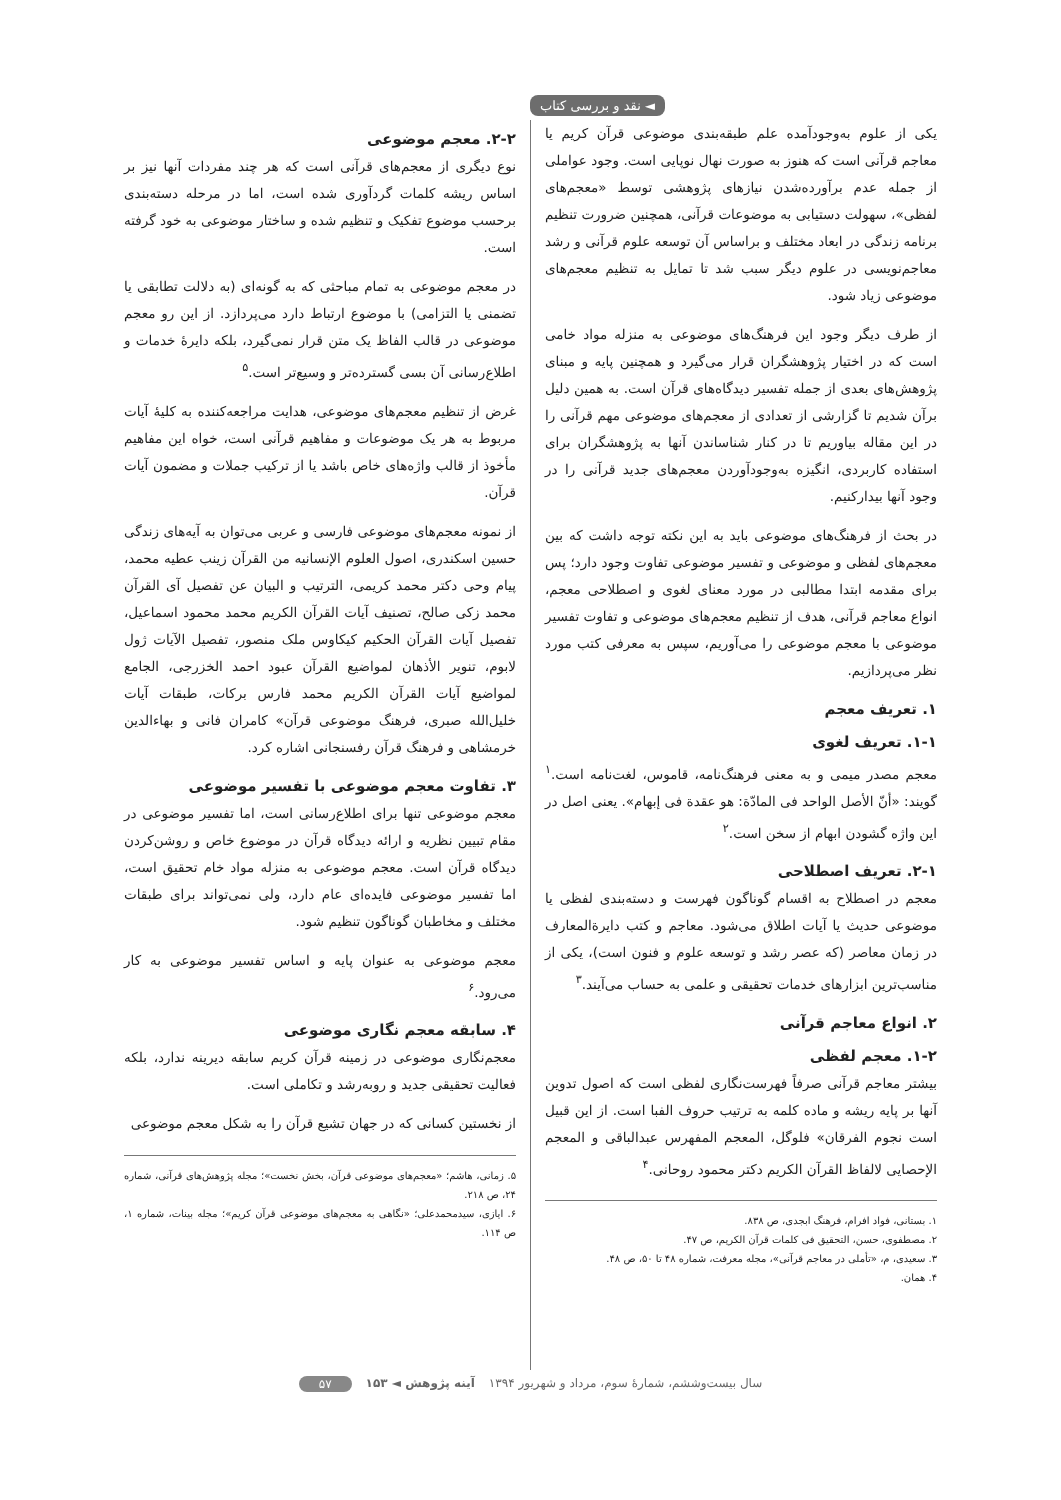◄ نقد و بررسی کتاب
یکی از علوم به‌وجودآمده علم طبقه‌بندی موضوعی قرآن کریم یا معاجم قرآنی است که هنوز به صورت نهال نوپایی است. وجود عواملی از جمله عدم برآورده‌شدن نیازهای پژوهشی توسط «معجم‌های لفظی»، سهولت دستیابی به موضوعات قرآنی، همچنین ضرورت تنظیم برنامه زندگی در ابعاد مختلف و براساس آن توسعه علوم قرآنی و رشد معاجم‌نویسی در علوم دیگر سبب شد تا تمایل به تنظیم معجم‌های موضوعی زیاد شود.
از طرف دیگر وجود این فرهنگ‌های موضوعی به منزله مواد خامی است که در اختیار پژوهشگران قرار می‌گیرد و همچنین پایه و مبنای پژوهش‌های بعدی از جمله تفسیر دیدگاه‌های قرآن است. به همین دلیل برآن شدیم تا گزارشی از تعدادی از معجم‌های موضوعی مهم قرآنی را در این مقاله بیاوریم تا در کنار شناساندن آنها به پژوهشگران برای استفاده کاربردی، انگیزه به‌وجودآوردن معجم‌های جدید قرآنی را در وجود آنها بیدارکنیم.
در بحث از فرهنگ‌های موضوعی باید به این نکته توجه داشت که بین معجم‌های لفظی و موضوعی و تفسیر موضوعی تفاوت وجود دارد؛ پس برای مقدمه ابتدا مطالبی در مورد معنای لغوی و اصطلاحی معجم، انواع معاجم قرآنی، هدف از تنظیم معجم‌های موضوعی و تفاوت تفسیر موضوعی با معجم موضوعی را می‌آوریم، سپس به معرفی کتب مورد نظر می‌پردازیم.
۱. تعریف معجم
۱-۱. تعریف لغوی
معجم مصدر میمی و به معنی فرهنگ‌نامه، قاموس، لغت‌نامه است.<sup>۱</sup> گویند: «أنّ الأصل الواحد فی المادّة: هو عقدة فی إبهام». یعنی اصل در این واژه گشودن ابهام از سخن است.<sup>۲</sup>
۲-۱. تعریف اصطلاحی
معجم در اصطلاح به اقسام گوناگون فهرست و دسته‌بندی لفظی یا موضوعی حدیث یا آیات اطلاق می‌شود. معاجم و کتب دایرة‌المعارف در زمان معاصر (که عصر رشد و توسعه علوم و فنون است)، یکی از مناسب‌ترین ابزارهای خدمات تحقیقی و علمی به حساب می‌آیند.<sup>۳</sup>
۲. انواع معاجم قرآنی
۱-۲. معجم لفظی
بیشتر معاجم قرآنی صرفاً فهرست‌نگاری لفظی است که اصول تدوین آنها بر پایه ریشه و ماده کلمه به ترتیب حروف الفبا است. از این قبیل است نجوم الفرقان» فلوگل، المعجم المفهرس عبدالباقی و المعجم الإحصایی لالفاظ القرآن الکریم دکتر محمود روحانی.<sup>۴</sup>
۱. بستانی، فواد افرام، فرهنگ ابجدی، ص ۸۳۸.
۲. مصطفوی، حسن، التحقیق فی کلمات قرآن الکریم، ص ۴۷.
۳. سعیدی، م، «تأملی در معاجم قرآنی»، مجله معرفت، شماره ۴۸ تا ۵۰، ص ۴۸.
۴. همان.
۲-۲. معجم موضوعی
نوع دیگری از معجم‌های قرآنی است که هر چند مفردات آنها نیز بر اساس ریشه کلمات گردآوری شده است، اما در مرحله دسته‌بندی برحسب موضوع تفکیک و تنظیم شده و ساختار موضوعی به خود گرفته است.
در معجم موضوعی به تمام مباحثی که به گونه‌ای (به دلالت تطابقی یا تضمنی یا التزامی) با موضوع ارتباط دارد می‌پردازد. از این رو معجم موضوعی در قالب الفاظ یک متن قرار نمی‌گیرد، بلکه دایرهٔ خدمات و اطلاع‌رسانی آن بسی گسترده‌تر و وسیع‌تر است.<sup>۵</sup>
غرض از تنظیم معجم‌های موضوعی، هدایت مراجعه‌کننده به کلیهٔ آیات مربوط به هر یک موضوعات و مفاهیم قرآنی است، خواه این مفاهیم مأخوذ از قالب واژه‌های خاص باشد یا از ترکیب جملات و مضمون آیات قرآن.
از نمونه معجم‌های موضوعی فارسی و عربی می‌توان به آیه‌های زندگی حسین اسکندری، اصول العلوم الإنسانیه من القرآن زینب عطیه محمد، پیام وحی دکتر محمد کریمی، الترتیب و البیان عن تفصیل آی القرآن محمد زکی صالح، تصنیف آیات القرآن الکریم محمد محمود اسماعیل، تفصیل آیات القرآن الحکیم کیکاوس ملک منصور، تفصیل الآیات ژول لابوم، تنویر الأذهان لمواضیع القرآن عبود احمد الخزرجی، الجامع لمواضیع آیات القرآن الکریم محمد فارس برکات، طبقات آیات خلیل‌الله صبری، فرهنگ موضوعی قرآن» کامران فانی و بهاءالدین خرمشاهی و فرهنگ قرآن رفسنجانی اشاره کرد.
۳. تفاوت معجم موضوعی با تفسیر موضوعی
معجم موضوعی تنها برای اطلاع‌رسانی است، اما تفسیر موضوعی در مقام تبیین نظریه و ارائه دیدگاه قرآن در موضوع خاص و روشن‌کردن دیدگاه قرآن است. معجم موضوعی به منزله مواد خام تحقیق است، اما تفسیر موضوعی فایده‌ای عام دارد، ولی نمی‌تواند برای طبقات مختلف و مخاطبان گوناگون تنظیم شود.
معجم موضوعی به عنوان پایه و اساس تفسیر موضوعی به کار می‌رود.<sup>۶</sup>
۴. سابقه معجم نگاری موضوعی
معجم‌نگاری موضوعی در زمینه قرآن کریم سابقه دیرینه ندارد، بلکه فعالیت تحقیقی جدید و روبه‌رشد و تکاملی است.
از نخستین کسانی که در جهان تشیع قرآن را به شکل معجم موضوعی
۵. زمانی، هاشم؛ «معجم‌های موضوعی قرآن، بخش نخست»؛ مجله پژوهش‌های قرآنی، شماره ۲۴، ص ۲۱۸.
۶. ایازی، سیدمحمدعلی؛ «نگاهی به معجم‌های موضوعی قرآن کریم»؛ مجله بینات، شماره ۱، ص ۱۱۴.
سال بیست‌وششم، شمارهٔ سوم، مرداد و شهریور ۱۳۹۴ آینه پژوهش ◄ ۱۵۳ ۵۷